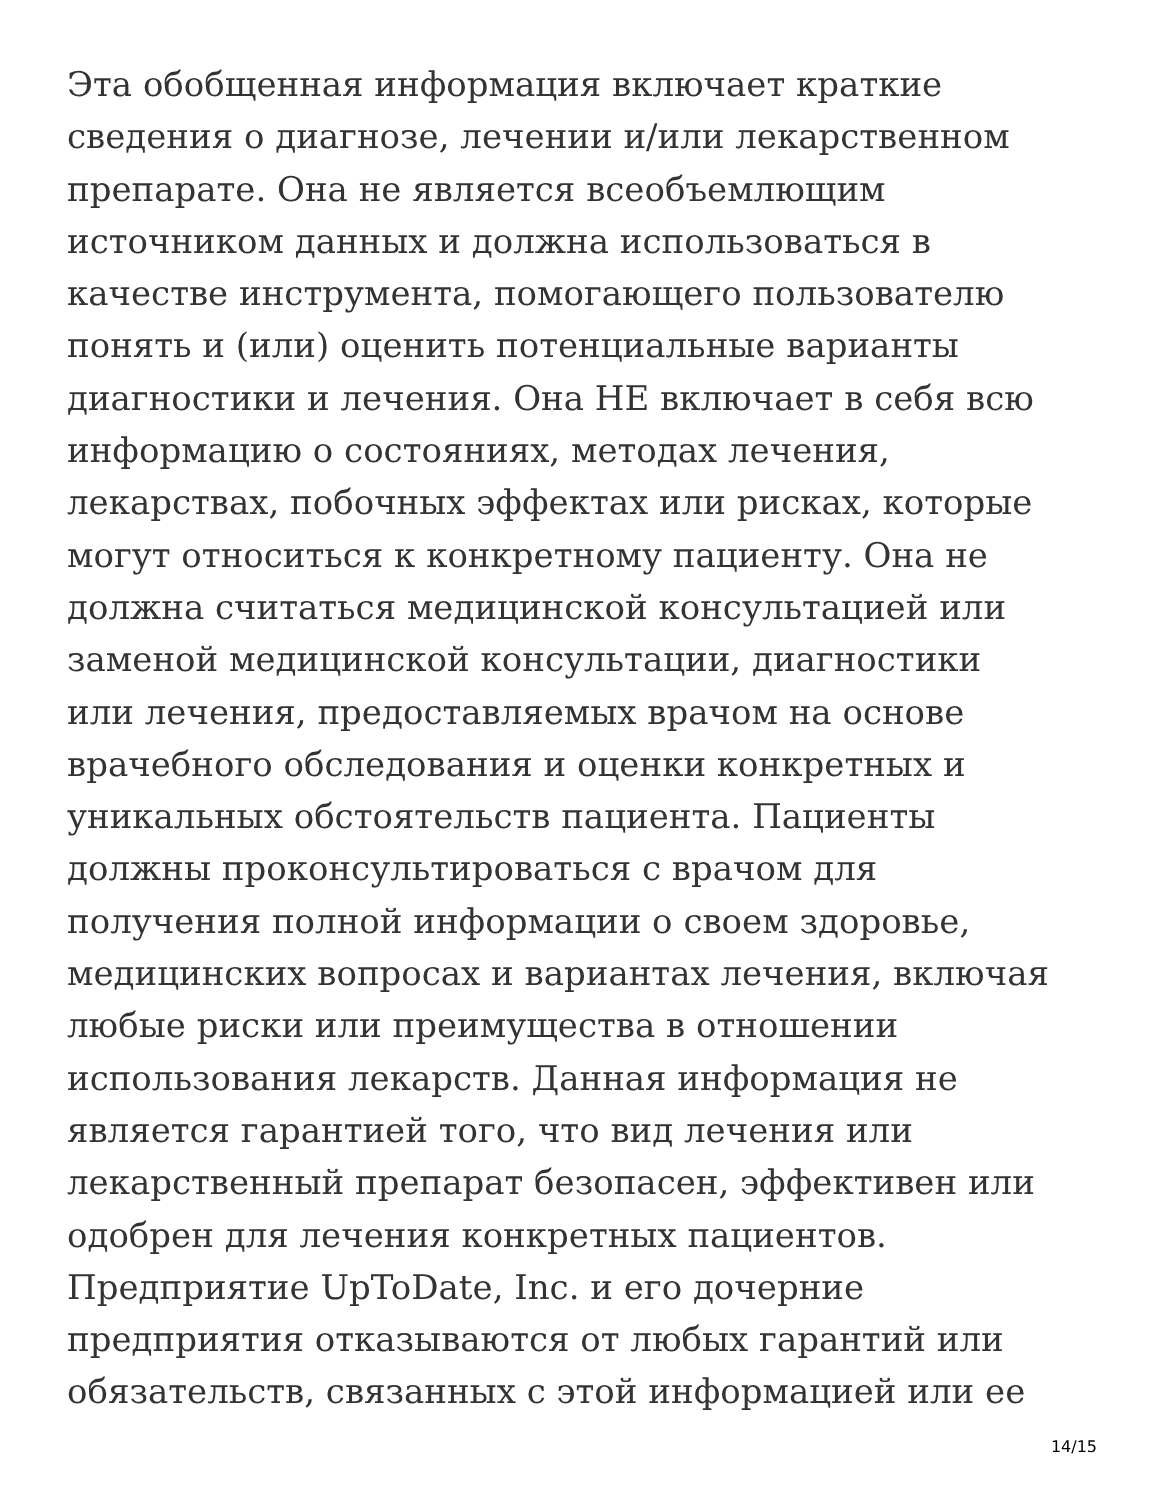Эта обобщенная информация включает краткие
сведения о диагнозе, лечении и/или лекарственном
препарате. Она не является всеобъемлющим
источником данных и должна использоваться в
качестве инструмента, помогающего пользователю
понять и (или) оценить потенциальные варианты
диагностики и лечения. Она НЕ включает в себя всю
информацию о состояниях, методах лечения,
лекарствах, побочных эффектах или рисках, которые
могут относиться к конкретному пациенту. Она не
должна считаться медицинской консультацией или
заменой медицинской консультации, диагностики
или лечения, предоставляемых врачом на основе
врачебного обследования и оценки конкретных и
уникальных обстоятельств пациента. Пациенты
должны проконсультироваться с врачом для
получения полной информации о своем здоровье,
медицинских вопросах и вариантах лечения, включая
любые риски или преимущества в отношении
использования лекарств. Данная информация не
является гарантией того, что вид лечения или
лекарственный препарат безопасен, эффективен или
одобрен для лечения конкретных пациентов.
Предприятие UpToDate, Inc. и его дочерние
предприятия отказываются от любых гарантий или
обязательств, связанных с этой информацией или ее
14/15